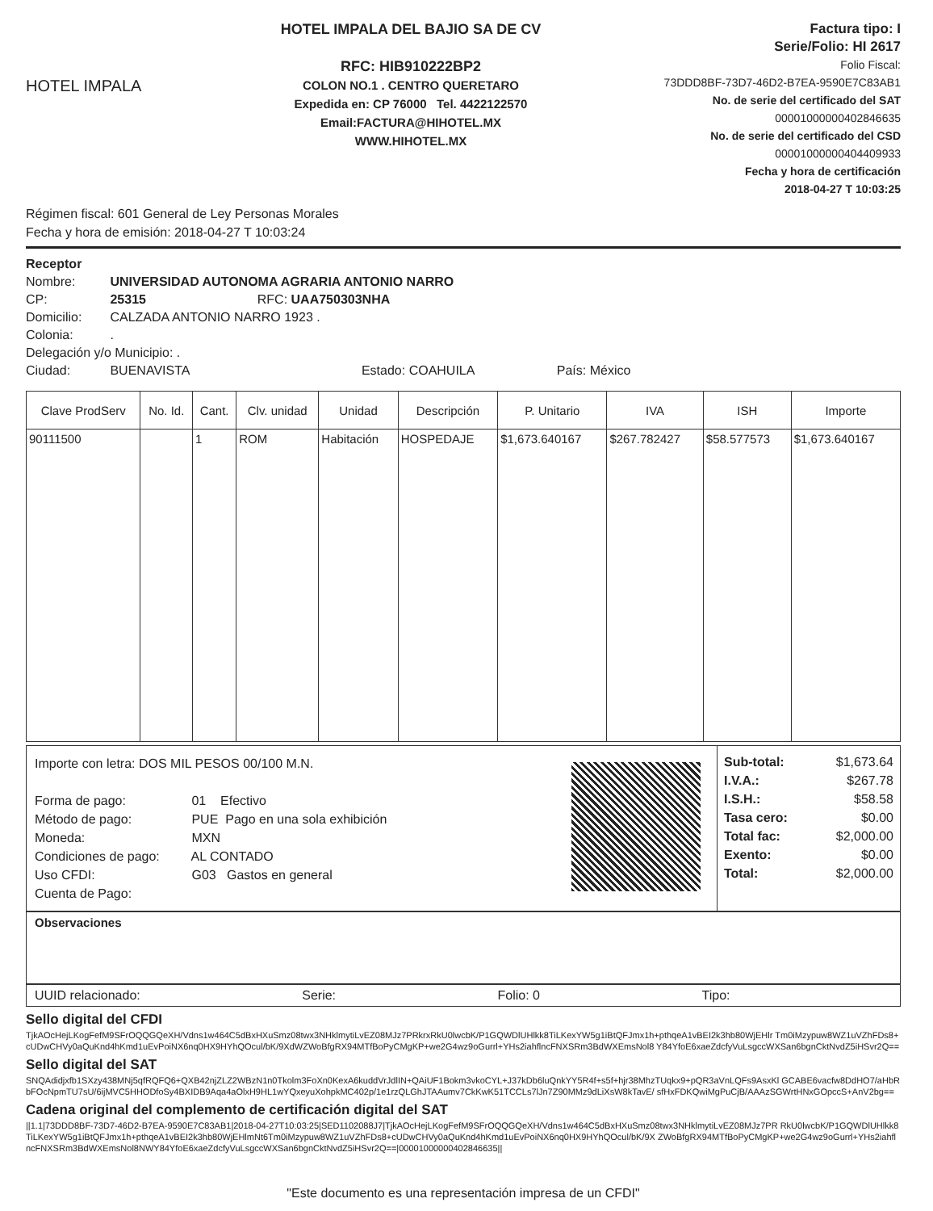HOTEL IMPALA
HOTEL IMPALA DEL BAJIO SA DE CV
RFC: HIB910222BP2
COLON NO.1 . CENTRO QUERETARO
Expedida en: CP 76000 Tel. 4422122570
Email:FACTURA@HIHOTEL.MX
WWW.HIHOTEL.MX
Factura tipo: I
Serie/Folio: HI 2617
Folio Fiscal:
73DDD8BF-73D7-46D2-B7EA-9590E7C83AB1
No. de serie del certificado del SAT
00001000000402846635
No. de serie del certificado del CSD
00001000000404409933
Fecha y hora de certificación
2018-04-27 T 10:03:25
Régimen fiscal: 601 General de Ley Personas Morales
Fecha y hora de emisión: 2018-04-27 T 10:03:24
Receptor
Nombre: UNIVERSIDAD AUTONOMA AGRARIA ANTONIO NARRO
CP: 25315 RFC: UAA750303NHA
Domicilio: CALZADA ANTONIO NARRO 1923 .
Colonia: .
Delegación y/o Municipio: .
Ciudad: BUENAVISTA Estado: COAHUILA País: México
| Clave ProdServ | No. Id. | Cant. | Clv. unidad | Unidad | Descripción | P. Unitario | IVA | ISH | Importe |
| --- | --- | --- | --- | --- | --- | --- | --- | --- | --- |
| 90111500 | | 1 | ROM | Habitación | HOSPEDAJE | $1,673.640167 | $267.782427 | $58.577573 | $1,673.640167 |
Importe con letra: DOS MIL PESOS 00/100 M.N.
Forma de pago: 01 Efectivo
Método de pago: PUE Pago en una sola exhibición
Moneda: MXN
Condiciones de pago: AL CONTADO
Uso CFDI: G03 Gastos en general
Cuenta de Pago:
Sub-total: $1,673.64
I.V.A.: $267.78
I.S.H.: $58.58
Tasa cero: $0.00
Total fac: $2,000.00
Exento: $0.00
Total: $2,000.00
Observaciones
UUID relacionado: Serie: Folio: 0 Tipo:
Sello digital del CFDI
TjkAOcHejLKogFefM9SFrOQQGQeXH/Vdns1w464C5dBxHXuSmz08twx3NHklmytiLvEZ08MJz7PRkrxRkU0lwcbK/P1GQWDlUHlkk8TiLKexYW5g1iBtQFJmx1h+pthqeA1vBEI2k3hb80WjEHlr Tm0iMzypuw8WZ1uVZhFDs8+cUDwCHVy0aQuKnd4hKmd1uEvPoiNX6nq0HX9HYhQOcul/bK/9XdWZWoBfgRX94MTfBoPyCMgKP+we2G4wz9oGurrl+YHs2iahflncFNXSRm3BdWXEmsNol8 Y84YfoE6xaeZdcfyVuLsgccWXSan6bgnCktNvdZ5iHSvr2Q==
Sello digital del SAT
SNQAdidjxfb1SXzy438MNj5qfRQFQ6+QXB42njZLZ2WBzN1n0Tkolm3FoXn0KexA6kuddVrJdlIN+QAiUF1Bokm3vkoCYL+J37kDb6luQnkYY5R4f+s5f+hjr38MhzTUqkx9+pQR3aVnLQFs9AsxKl GCABE6vacfw8DdHO7/aHbRbFOcNpmTU7sU/6ijMVC5HHODfoSy4BXIDB9Aqa4aOlxH9HL1wYQxeyuXohpkMC402p/1e1rzQLGhJTAAumv7CkKwK51TCCLs7lJn7Z90MMz9dLiXsW8kTavE/ sfHxFDKQwiMgPuCjB/AAAzSGWrtHNxGOpccS+AnV2bg==
Cadena original del complemento de certificación digital del SAT
||1.1|73DDD8BF-73D7-46D2-B7EA-9590E7C83AB1|2018-04-27T10:03:25|SED1102088J7|TjkAOcHejLKogFefM9SFrOQQGQeXH/Vdns1w464C5dBxHXuSmz08twx3NHklmytiLvEZ08MJz7PR RkU0lwcbK/P1GQWDlUHlkk8TiLKexYW5g1iBtQFJmx1h+pthqeA1vBEI2k3hb80WjEHlmNt6Tm0iMzypuw8WZ1uVZhFDs8+cUDwCHVy0aQuKnd4hKmd1uEvPoiNX6nq0HX9HYhQOcul/bK/9X ZWoBfgRX94MTfBoPyCMgKP+we2G4wz9oGurrl+YHs2iahflncFNXSRm3BdWXEmsNol8NWY84YfoE6xaeZdcfyVuLsgccWXSan6bgnCktNvdZ5iHSvr2Q==|00001000000402846635||
"Este documento es una representación impresa de un CFDI"